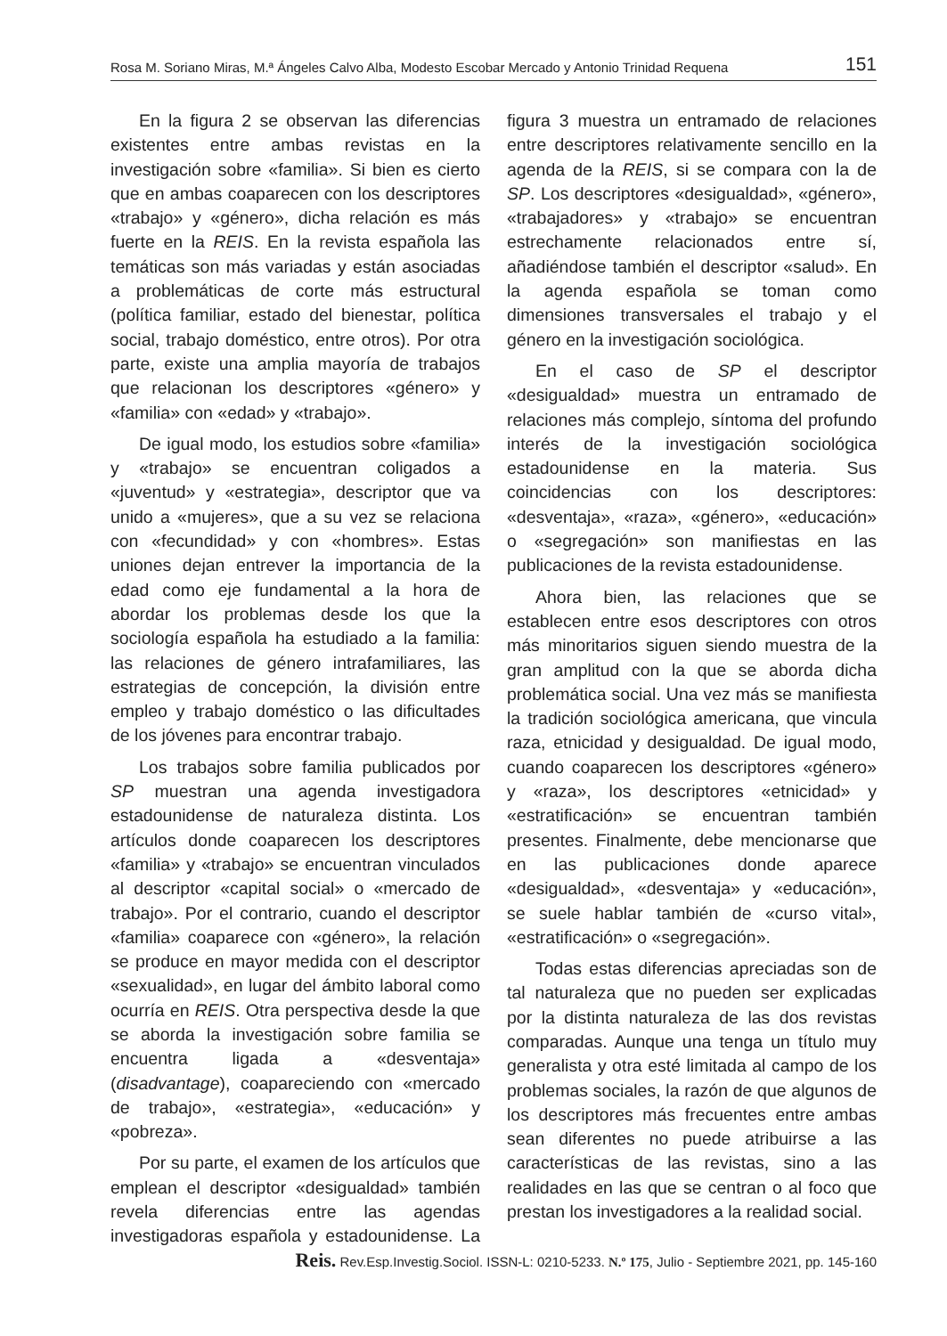Rosa M. Soriano Miras, M.ª Ángeles Calvo Alba, Modesto Escobar Mercado y Antonio Trinidad Requena 151
En la figura 2 se observan las diferencias existentes entre ambas revistas en la investigación sobre «familia». Si bien es cierto que en ambas coaparecen con los descriptores «trabajo» y «género», dicha relación es más fuerte en la REIS. En la revista española las temáticas son más variadas y están asociadas a problemáticas de corte más estructural (política familiar, estado del bienestar, política social, trabajo doméstico, entre otros). Por otra parte, existe una amplia mayoría de trabajos que relacionan los descriptores «género» y «familia» con «edad» y «trabajo».
De igual modo, los estudios sobre «familia» y «trabajo» se encuentran coligados a «juventud» y «estrategia», descriptor que va unido a «mujeres», que a su vez se relaciona con «fecundidad» y con «hombres». Estas uniones dejan entrever la importancia de la edad como eje fundamental a la hora de abordar los problemas desde los que la sociología española ha estudiado a la familia: las relaciones de género intrafamiliares, las estrategias de concepción, la división entre empleo y trabajo doméstico o las dificultades de los jóvenes para encontrar trabajo.
Los trabajos sobre familia publicados por SP muestran una agenda investigadora estadounidense de naturaleza distinta. Los artículos donde coaparecen los descriptores «familia» y «trabajo» se encuentran vinculados al descriptor «capital social» o «mercado de trabajo». Por el contrario, cuando el descriptor «familia» coaparece con «género», la relación se produce en mayor medida con el descriptor «sexualidad», en lugar del ámbito laboral como ocurría en REIS. Otra perspectiva desde la que se aborda la investigación sobre familia se encuentra ligada a «desventaja» (disadvantage), coapareciendo con «mercado de trabajo», «estrategia», «educación» y «pobreza».
Por su parte, el examen de los artículos que emplean el descriptor «desigualdad» también revela diferencias entre las agendas investigadoras española y estadounidense. La figura 3 muestra un entramado de relaciones entre descriptores relativamente sencillo en la agenda de la REIS, si se compara con la de SP. Los descriptores «desigualdad», «género», «trabajadores» y «trabajo» se encuentran estrechamente relacionados entre sí, añadiéndose también el descriptor «salud». En la agenda española se toman como dimensiones transversales el trabajo y el género en la investigación sociológica.
En el caso de SP el descriptor «desigualdad» muestra un entramado de relaciones más complejo, síntoma del profundo interés de la investigación sociológica estadounidense en la materia. Sus coincidencias con los descriptores: «desventaja», «raza», «género», «educación» o «segregación» son manifiestas en las publicaciones de la revista estadounidense.
Ahora bien, las relaciones que se establecen entre esos descriptores con otros más minoritarios siguen siendo muestra de la gran amplitud con la que se aborda dicha problemática social. Una vez más se manifiesta la tradición sociológica americana, que vincula raza, etnicidad y desigualdad. De igual modo, cuando coaparecen los descriptores «género» y «raza», los descriptores «etnicidad» y «estratificación» se encuentran también presentes. Finalmente, debe mencionarse que en las publicaciones donde aparece «desigualdad», «desventaja» y «educación», se suele hablar también de «curso vital», «estratificación» o «segregación».
Todas estas diferencias apreciadas son de tal naturaleza que no pueden ser explicadas por la distinta naturaleza de las dos revistas comparadas. Aunque una tenga un título muy generalista y otra esté limitada al campo de los problemas sociales, la razón de que algunos de los descriptores más frecuentes entre ambas sean diferentes no puede atribuirse a las características de las revistas, sino a las realidades en las que se centran o al foco que prestan los investigadores a la realidad social.
Reis. Rev.Esp.Investig.Sociol. ISSN-L: 0210-5233. N.º 175, Julio - Septiembre 2021, pp. 145-160